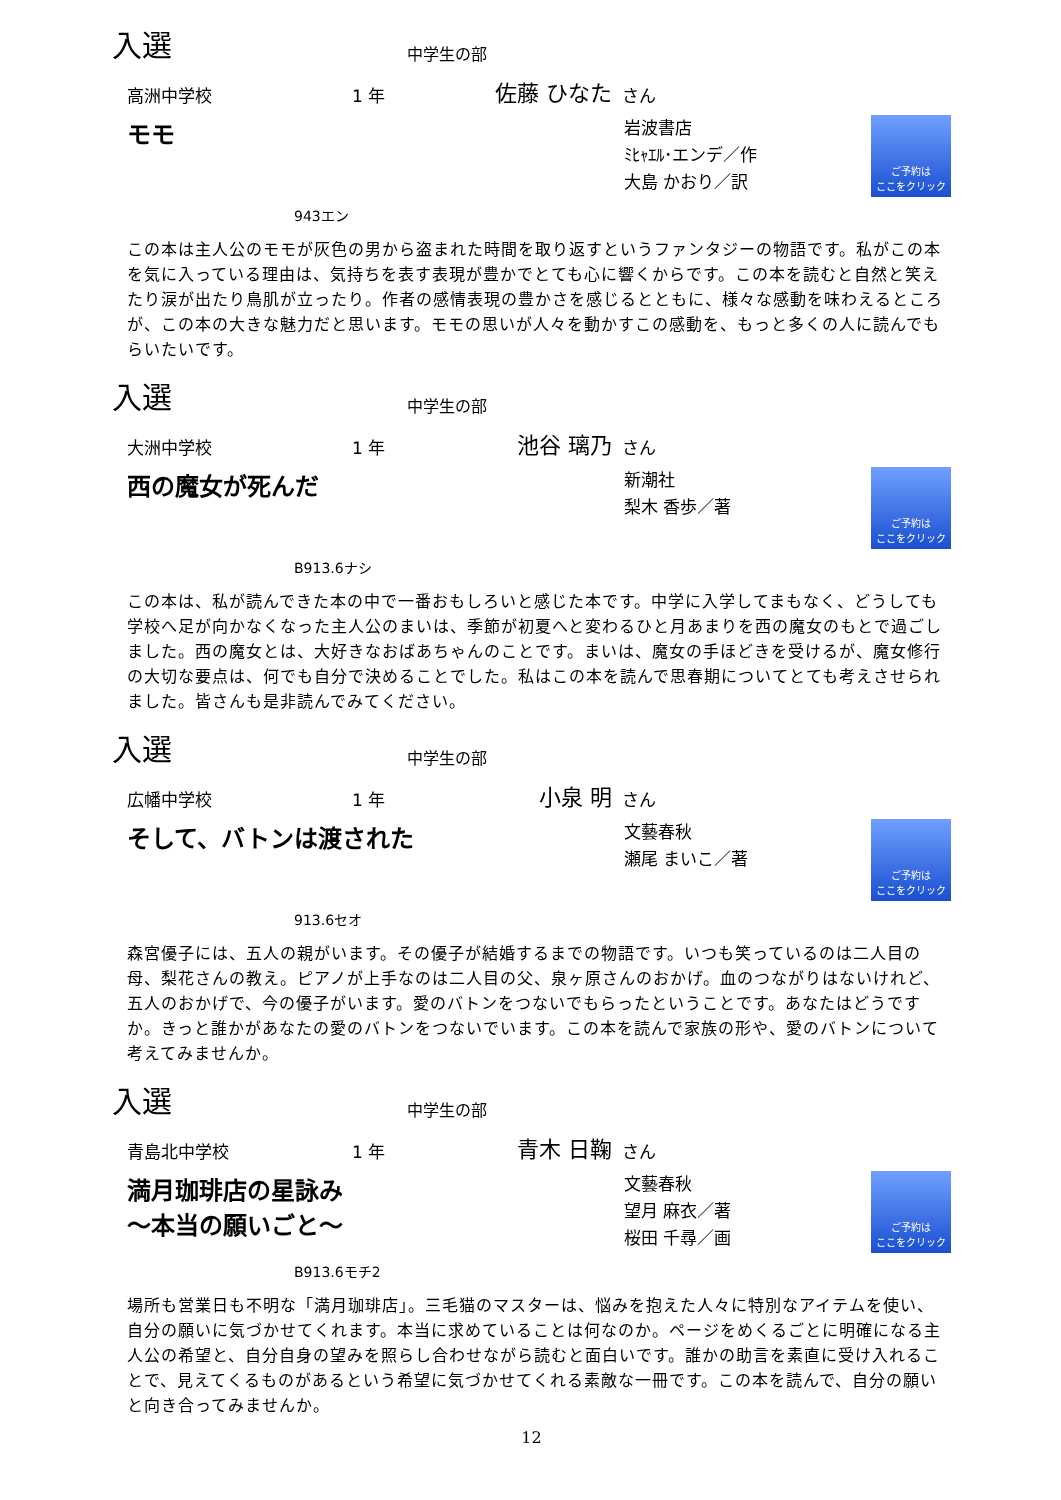入選 中学生の部
高洲中学校 1 年 佐藤 ひなた さん
モモ
岩波書店
ﾐﾋｬｴﾙ･エンデ／作
大島 かおり／訳
ご予約は
ここをクリック
943エン
この本は主人公のモモが灰色の男から盗まれた時間を取り返すというファンタジーの物語です。私がこの本を気に入っている理由は、気持ちを表す表現が豊かでとても心に響くからです。この本を読むと自然と笑えたり涙が出たり鳥肌が立ったり。作者の感情表現の豊かさを感じるとともに、様々な感動を味わえるところが、この本の大きな魅力だと思います。モモの思いが人々を動かすこの感動を、もっと多くの人に読んでもらいたいです。
入選 中学生の部
大洲中学校 1 年 池谷 璃乃 さん
西の魔女が死んだ
新潮社
梨木 香歩／著
ご予約は
ここをクリック
B913.6ナシ
この本は、私が読んできた本の中で一番おもしろいと感じた本です。中学に入学してまもなく、どうしても学校へ足が向かなくなった主人公のまいは、季節が初夏へと変わるひと月あまりを西の魔女のもとで過ごしました。西の魔女とは、大好きなおばあちゃんのことです。まいは、魔女の手ほどきを受けるが、魔女修行の大切な要点は、何でも自分で決めることでした。私はこの本を読んで思春期についてとても考えさせられました。皆さんも是非読んでみてください。
入選 中学生の部
広幡中学校 1 年 小泉 明 さん
そして、バトンは渡された
文藝春秋
瀬尾 まいこ／著
ご予約は
ここをクリック
913.6セオ
森宮優子には、五人の親がいます。その優子が結婚するまでの物語です。いつも笑っているのは二人目の母、梨花さんの教え。ピアノが上手なのは二人目の父、泉ヶ原さんのおかげ。血のつながりはないけれど、五人のおかげで、今の優子がいます。愛のバトンをつないでもらったということです。あなたはどうですか。きっと誰かがあなたの愛のバトンをつないでいます。この本を読んで家族の形や、愛のバトンについて考えてみませんか。
入選 中学生の部
青島北中学校 1 年 青木 日鞠 さん
満月珈琲店の星詠み
～本当の願いごと～
文藝春秋
望月 麻衣／著
桜田 千尋／画
ご予約は
ここをクリック
B913.6モチ2
場所も営業日も不明な「満月珈琲店」。三毛猫のマスターは、悩みを抱えた人々に特別なアイテムを使い、自分の願いに気づかせてくれます。本当に求めていることは何なのか。ページをめくるごとに明確になる主人公の希望と、自分自身の望みを照らし合わせながら読むと面白いです。誰かの助言を素直に受け入れることで、見えてくるものがあるという希望に気づかせてくれる素敵な一冊です。この本を読んで、自分の願いと向き合ってみませんか。
12